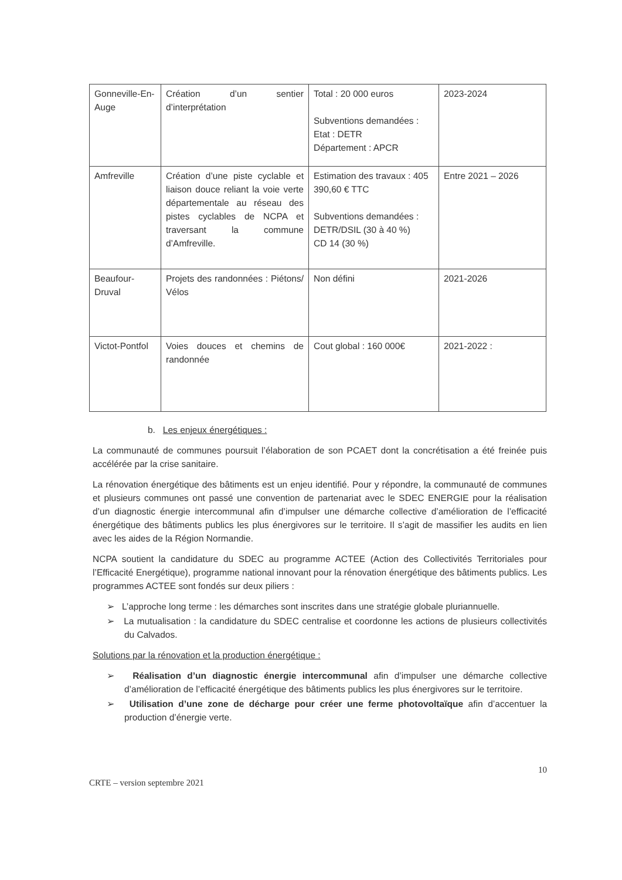| Gonneville-En-Auge | Création d’un sentier d’interprétation | Total : 20 000 euros Subventions demandées : Etat : DETR Département : APCR | 2023-2024 |
| Amfreville | Création d’une piste cyclable et liaison douce reliant la voie verte départementale au réseau des pistes cyclables de NCPA et traversant la commune d’Amfreville. | Estimation des travaux : 405 390,60 € TTC Subventions demandées : DETR/DSIL (30 à 40 %) CD 14 (30 %) | Entre 2021 – 2026 |
| Beaufour-Druval | Projets des randonnées : Piétons/ Vélos | Non défini | 2021-2026 |
| Victot-Pontfol | Voies douces et chemins de randonnée | Cout global : 160 000€ | 2021-2022 : |
b. Les enjeux énergétiques :
La communauté de communes poursuit l’élaboration de son PCAET dont la concrétisation a été freinée puis accélérée par la crise sanitaire.
La rénovation énergétique des bâtiments est un enjeu identifié. Pour y répondre, la communauté de communes et plusieurs communes ont passé une convention de partenariat avec le SDEC ENERGIE pour la réalisation d’un diagnostic énergie intercommunal afin d’impulser une démarche collective d’amélioration de l’efficacité énergétique des bâtiments publics les plus énergivores sur le territoire. Il s’agit de massifier les audits en lien avec les aides de la Région Normandie.
NCPA soutient la candidature du SDEC au programme ACTEE (Action des Collectivités Territoriales pour l’Efficacité Energétique), programme national innovant pour la rénovation énergétique des bâtiments publics. Les programmes ACTEE sont fondés sur deux piliers :
➢ L’approche long terme : les démarches sont inscrites dans une stratégie globale pluriannuelle.
➢ La mutualisation : la candidature du SDEC centralise et coordonne les actions de plusieurs collectivités du Calvados.
Solutions par la rénovation et la production énergétique :
➢ Réalisation d’un diagnostic énergie intercommunal afin d’impulser une démarche collective d’amélioration de l’efficacité énergétique des bâtiments publics les plus énergivores sur le territoire.
➢ Utilisation d’une zone de décharge pour créer une ferme photovoltaïque afin d’accentuer la production d’énergie verte.
CRTE – version septembre 2021 10